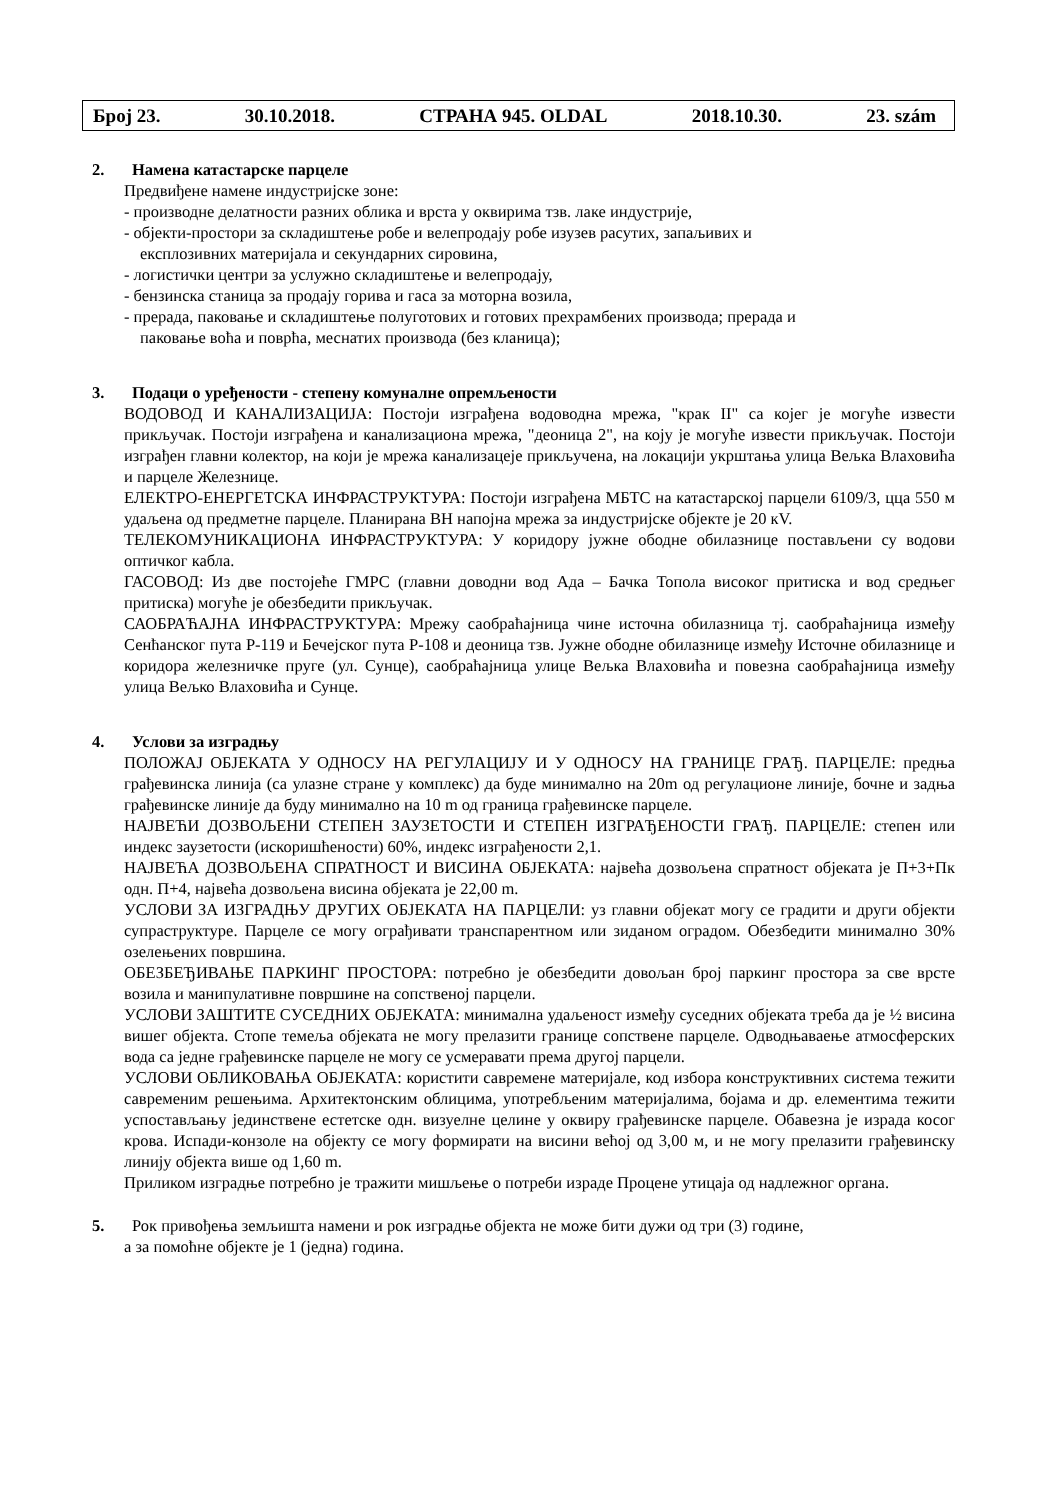Број 23. 30.10.2018. СТРАНА 945. OLDAL 2018.10.30. 23. szám
2. Намена катастарске парцеле
Предвиђене намене индустријске зоне:
- производне делатности разних облика и врста у оквирима тзв. лаке индустрије,
- објекти-простори за складиштење робе и велепродају робе изузев расутих, запаљивих и
експлозивних материјала и секундарних сировина,
- логистички центри за услужно складиштење и велепродају,
- бензинска станица за продају горива и гаса за моторна возила,
- прерада, паковање и складиштење полуготових и готових прехрамбених производа; прерада и
паковање воћа и поврћа, меснатих производа (без кланица);
3. Подаци о уређености - степену комуналне опремљености
ВОДОВОД И КАНАЛИЗАЦИЈА: Постоји изграђена водоводна мрежа, "крак II" са којег је могуће извести прикључак. Постоји изграђена и канализациона мрежа, "деоница 2", на коју је могуће извести прикључак. Постоји изграђен главни колектор, на који је мрежа канализацеје прикључена, на локацији укрштања улица Вељка Влаховића и парцеле Железнице.
ЕЛЕКТРО-ЕНЕРГЕТСКА ИНФРАСТРУКТУРА: Постоји изграђена МБТС на катастарској парцели 6109/3, цца 550 м удаљена од предметне парцеле. Планирана ВН напојна мрежа за индустријске објекте је 20 кV.
ТЕЛЕКОМУНИКАЦИОНА ИНФРАСТРУКТУРА: У коридору јужне ободне обилазнице постављени су водови оптичког кабла.
ГАСОВОД: Из две постојеће ГМРС (главни доводни вод Ада – Бачка Топола високог притиска и вод средњег притиска) могуће је обезбедити прикључак.
САОБРАЋАЈНА ИНФРАСТРУКТУРА: Мрежу саобраћајница чине источна обилазница тј. саобраћајница између Сенћанског пута Р-119 и Бечејског пута Р-108 и деоница тзв. Јужне ободне обилазнице између Источне обилазнице и коридора железничке пруге (ул. Сунце), саобраћајница улице Вељка Влаховића и повезна саобраћајница између улица Вељко Влаховића и Сунце.
4. Услови за изградњу
ПОЛОЖАЈ ОБЈЕКАТА У ОДНОСУ НА РЕГУЛАЦИЈУ И У ОДНОСУ НА ГРАНИЦЕ ГРАЂ. ПАРЦЕЛЕ: предња грађевинска линија (са улазне стране у комплекс) да буде минимално на 20m од регулационе линије, бочне и задња грађевинске линије да буду минимално на 10 m од граница грађевинске парцеле.
НАЈВЕЋИ ДОЗВОЉЕНИ СТЕПЕН ЗАУЗЕТОСТИ И СТЕПЕН ИЗГРАЂЕНОСТИ ГРАЂ. ПАРЦЕЛЕ: степен или индекс заузетости (искоришћености) 60%, индекс изграђености 2,1.
НАЈВЕЋА ДОЗВОЉЕНА СПРАТНОСТ И ВИСИНА ОБЈЕКАТА: највећа дозвољена спратност објеката је П+3+Пк одн. П+4, највећа дозвољена висина објеката је 22,00 m.
УСЛОВИ ЗА ИЗГРАДЊУ ДРУГИХ ОБЈЕКАТА НА ПАРЦЕЛИ: уз главни објекат могу се градити и други објекти супраструктуре. Парцеле се могу ограђивати транспарентном или зиданом оградом. Обезбедити минимално 30% озелењених површина.
ОБЕЗБЕЂИВАЊЕ ПАРКИНГ ПРОСТОРА: потребно је обезбедити довољан број паркинг простора за све врсте возила и манипулативне површине на сопственој парцели.
УСЛОВИ ЗАШТИТЕ СУСЕДНИХ ОБЈЕКАТА: минимална удаљеност између суседних објеката треба да је ½ висина вишег објекта. Стопе темеља објеката не могу прелазити границе сопствене парцеле. Одводњаваење атмосферских вода са једне грађевинске парцеле не могу се усмеравати према другој парцели.
УСЛОВИ ОБЛИКОВАЊА ОБЈЕКАТА: користити савремене материјале, код избора конструктивних система тежити савременим решењима. Архитектонским облицима, употребљеним материјалима, бојама и др. елементима тежити успостављању јединствене естетске одн. визуелне целине у оквиру грађевинске парцеле. Обавезна је израда косог крова. Испади-конзоле на објекту се могу формирати на висини већој од 3,00 м, и не могу прелазити грађевинску линију објекта више од 1,60 m.
Приликом изградње потребно је тражити мишљење о потреби израде Процене утицаја од надлежног органа.
5. Рок привођења земљишта намени и рок изградње објекта не може бити дужи од три (3) године,
а за помоћне објекте је 1 (једна) година.